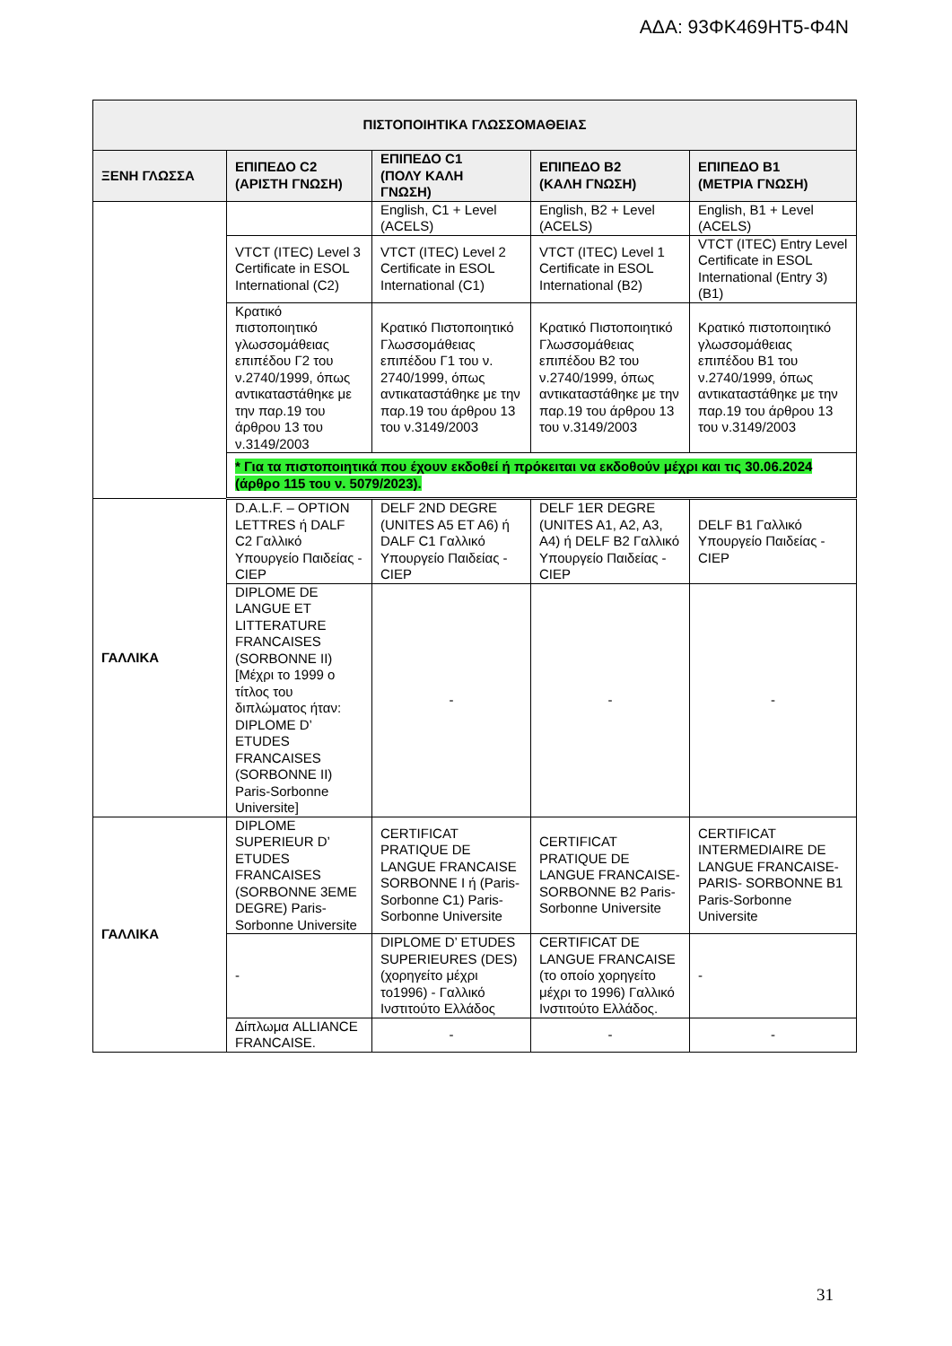ΑΔΑ: 93ΦΚ469ΗΤ5-Φ4Ν
| ΠΙΣΤΟΠΟΙΗΤΙΚΑ ΓΛΩΣΣΟΜΑΘΕΙΑΣ | | | | |
| --- | --- | --- | --- | --- |
| ΞΕΝΗ ΓΛΩΣΣΑ | ΕΠΙΠΕΔΟ C2 (ΑΡΙΣΤΗ ΓΝΩΣΗ) | ΕΠΙΠΕΔΟ C1 (ΠΟΛΥ ΚΑΛΗ ΓΝΩΣΗ) | ΕΠΙΠΕΔΟ B2 (ΚΑΛΗ ΓΝΩΣΗ) | ΕΠΙΠΕΔΟ B1 (ΜΕΤΡΙΑ ΓΝΩΣΗ) |
| | | English, C1 + Level (ACELS) | English, B2 + Level (ACELS) | English, B1 + Level (ACELS) |
| | VTCT (ITEC) Level 3 Certificate in ESOL International (C2) | VTCT (ITEC) Level 2 Certificate in ESOL International (C1) | VTCT (ITEC) Level 1 Certificate in ESOL International (B2) | VTCT (ITEC) Entry Level Certificate in ESOL International (Entry 3) (B1) |
| | Κρατικό πιστοποιητικό γλωσσομάθειας επιπέδου Γ2 του ν.2740/1999, όπως αντικαταστάθηκε με την παρ.19 του άρθρου 13 του ν.3149/2003 | Κρατικό Πιστοποιητικό Γλωσσομάθειας επιπέδου Γ1 του ν. 2740/1999, όπως αντικαταστάθηκε με την παρ.19 του άρθρου 13 του ν.3149/2003 | Κρατικό Πιστοποιητικό Γλωσσομάθειας επιπέδου Β2 του ν.2740/1999, όπως αντικαταστάθηκε με την παρ.19 του άρθρου 13 του ν.3149/2003 | Κρατικό πιστοποιητικό γλωσσομάθειας επιπέδου Β1 του ν.2740/1999, όπως αντικαταστάθηκε με την παρ.19 του άρθρου 13 του ν.3149/2003 |
| | * Για τα πιστοποιητικά που έχουν εκδοθεί ή πρόκειται να εκδοθούν μέχρι και τις 30.06.2024 (άρθρο 115 του ν. 5079/2023). | | | |
| ΓΑΛΛΙΚΑ | D.A.L.F. – OPTION LETTRES ή DALF C2 Γαλλικό Υπουργείο Παιδείας - CIEP | DELF 2ND DEGRE (UNITES A5 ET A6) ή DALF C1 Γαλλικό Υπουργείο Παιδείας - CIEP | DELF 1ER DEGRE (UNITES A1, A2, A3, A4) ή DELF B2 Γαλλικό Υπουργείο Παιδείας - CIEP | DELF B1 Γαλλικό Υπουργείο Παιδείας - CIEP |
| | DIPLOME DE LANGUE ET LITTERATURE FRANCAISES (SORBONNE II) [Μέχρι το 1999 ο τίτλος του διπλώματος ήταν: DIPLOME D’ ETUDES FRANCAISES (SORBONNE II) Paris-Sorbonne Universite] | - | - | - |
| ΓΑΛΛΙΚΑ | DIPLOME SUPERIEUR D’ ETUDES FRANCAISES (SORBONNE 3EME DEGRE) Paris-Sorbonne Universite | CERTIFICAT PRATIQUE DE LANGUE FRANCAISE SORBONNE I ή (Paris-Sorbonne C1) Paris-Sorbonne Universite | CERTIFICAT PRATIQUE DE LANGUE FRANCAISE-SORBONNE B2 Paris-Sorbonne Universite | CERTIFICAT INTERMEDIAIRE DE LANGUE FRANCAISE-PARIS- SORBONNE B1 Paris-Sorbonne Universite |
| | - | DIPLOME D’ ETUDES SUPERIEURES (DES) (χορηγείτο μέχρι το1996) - Γαλλικό Ινστιτούτο Ελλάδος | CERTIFICAT DE LANGUE FRANCAISE (το οποίο χορηγείτο μέχρι το 1996) Γαλλικό Ινστιτούτο Ελλάδος. | - |
| | Δίπλωμα ALLIANCE FRANCAISE. | - | - | - |
31